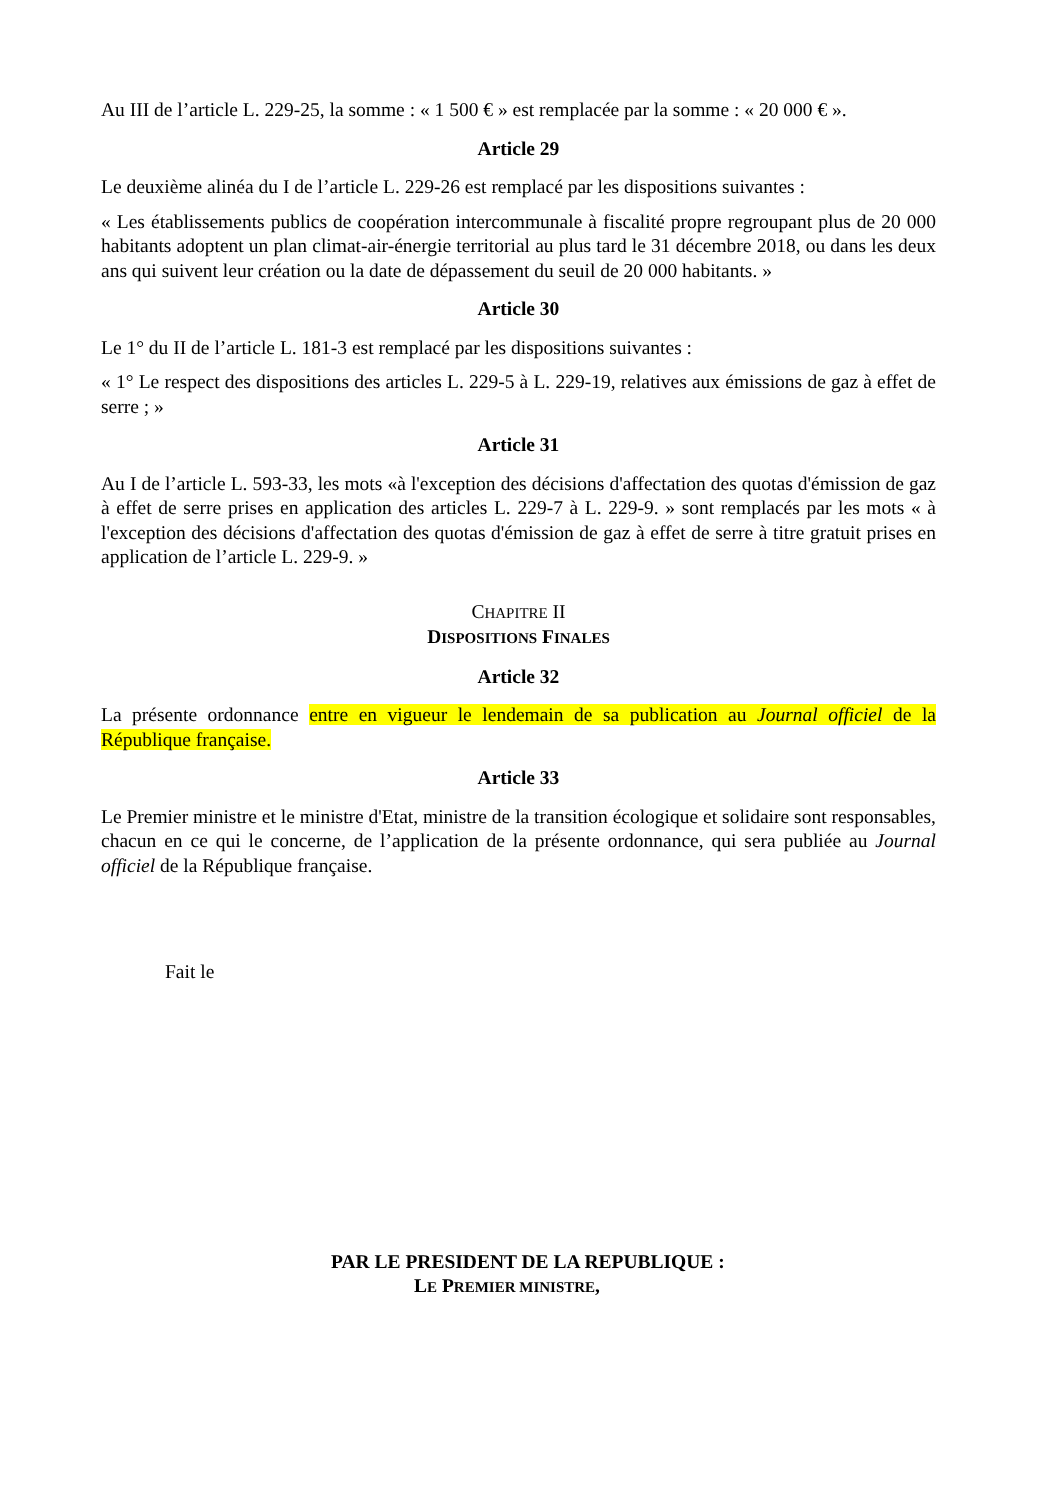Au III de l’article L. 229-25, la somme : « 1 500 € » est remplacée par la somme : « 20 000 € ».
Article 29
Le deuxième alinéa du I de l’article L. 229-26 est remplacé par les dispositions suivantes :
« Les établissements publics de coopération intercommunale à fiscalité propre regroupant plus de 20 000 habitants adoptent un plan climat-air-énergie territorial au plus tard le 31 décembre 2018, ou dans les deux ans qui suivent leur création ou la date de dépassement du seuil de 20 000 habitants. »
Article 30
Le 1° du II de l’article L. 181-3 est remplacé par les dispositions suivantes :
« 1° Le respect des dispositions des articles L. 229-5 à L. 229-19, relatives aux émissions de gaz à effet de serre ; »
Article 31
Au I de l’article L. 593-33, les mots «à l'exception des décisions d'affectation des quotas d'émission de gaz à effet de serre prises en application des articles L. 229-7 à L. 229-9. » sont remplacés par les mots « à l'exception des décisions d'affectation des quotas d'émission de gaz à effet de serre à titre gratuit prises en application de l’article L. 229-9. »
CHAPITRE II
DISPOSITIONS FINALES
Article 32
La présente ordonnance entre en vigueur le lendemain de sa publication au Journal officiel de la République française.
Article 33
Le Premier ministre et le ministre d'Etat, ministre de la transition écologique et solidaire sont responsables, chacun en ce qui le concerne, de l’application de la présente ordonnance, qui sera publiée au Journal officiel de la République française.
Fait le
PAR LE PRESIDENT DE LA REPUBLIQUE :
LE PREMIER MINISTRE,